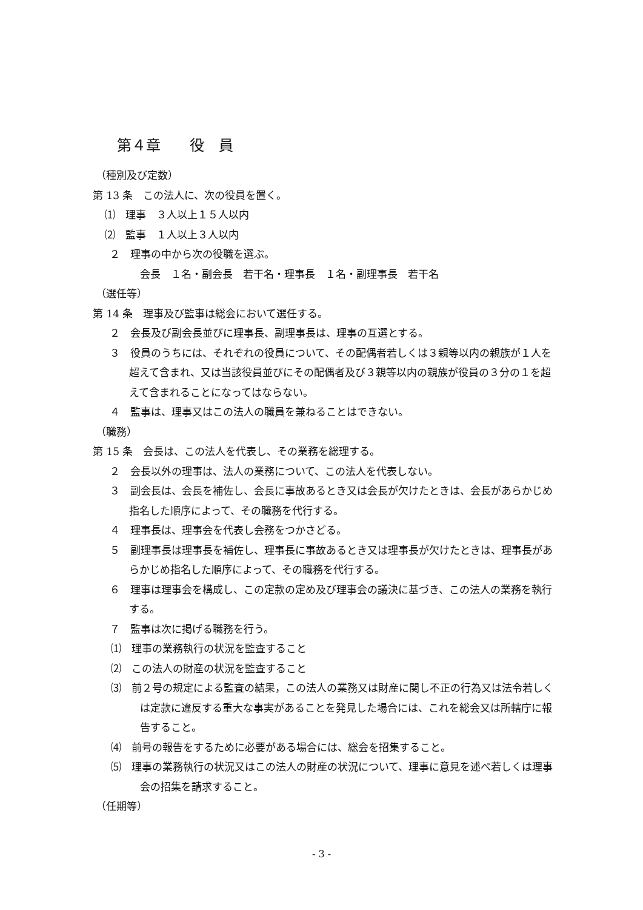第４章　　役　員
（種別及び定数）
第 13 条　この法人に、次の役員を置く。
⑴　理事　３人以上１５人以内
⑵　監事　１人以上３人以内
２　理事の中から次の役職を選ぶ。
会長　１名・副会長　若干名・理事長　１名・副理事長　若干名
（選任等）
第 14 条　理事及び監事は総会において選任する。
２　会長及び副会長並びに理事長、副理事長は、理事の互選とする。
３　役員のうちには、それぞれの役員について、その配偶者若しくは３親等以内の親族が１人を超えて含まれ、又は当該役員並びにその配偶者及び３親等以内の親族が役員の３分の１を超えて含まれることになってはならない。
４　監事は、理事又はこの法人の職員を兼ねることはできない。
（職務）
第 15 条　会長は、この法人を代表し、その業務を総理する。
２　会長以外の理事は、法人の業務について、この法人を代表しない。
３　副会長は、会長を補佐し、会長に事故あるとき又は会長が欠けたときは、会長があらかじめ指名した順序によって、その職務を代行する。
４　理事長は、理事会を代表し会務をつかさどる。
５　副理事長は理事長を補佐し、理事長に事故あるとき又は理事長が欠けたときは、理事長があらかじめ指名した順序によって、その職務を代行する。
６　理事は理事会を構成し、この定款の定め及び理事会の議決に基づき、この法人の業務を執行する。
７　監事は次に掲げる職務を行う。
⑴　理事の業務執行の状況を監査すること
⑵　この法人の財産の状況を監査すること
⑶　前２号の規定による監査の結果，この法人の業務又は財産に関し不正の行為又は法令若しくは定款に違反する重大な事実があることを発見した場合には、これを総会又は所轄庁に報告すること。
⑷　前号の報告をするために必要がある場合には、総会を招集すること。
⑸　理事の業務執行の状況又はこの法人の財産の状況について、理事に意見を述べ若しくは理事会の招集を請求すること。
（任期等）
- 3 -